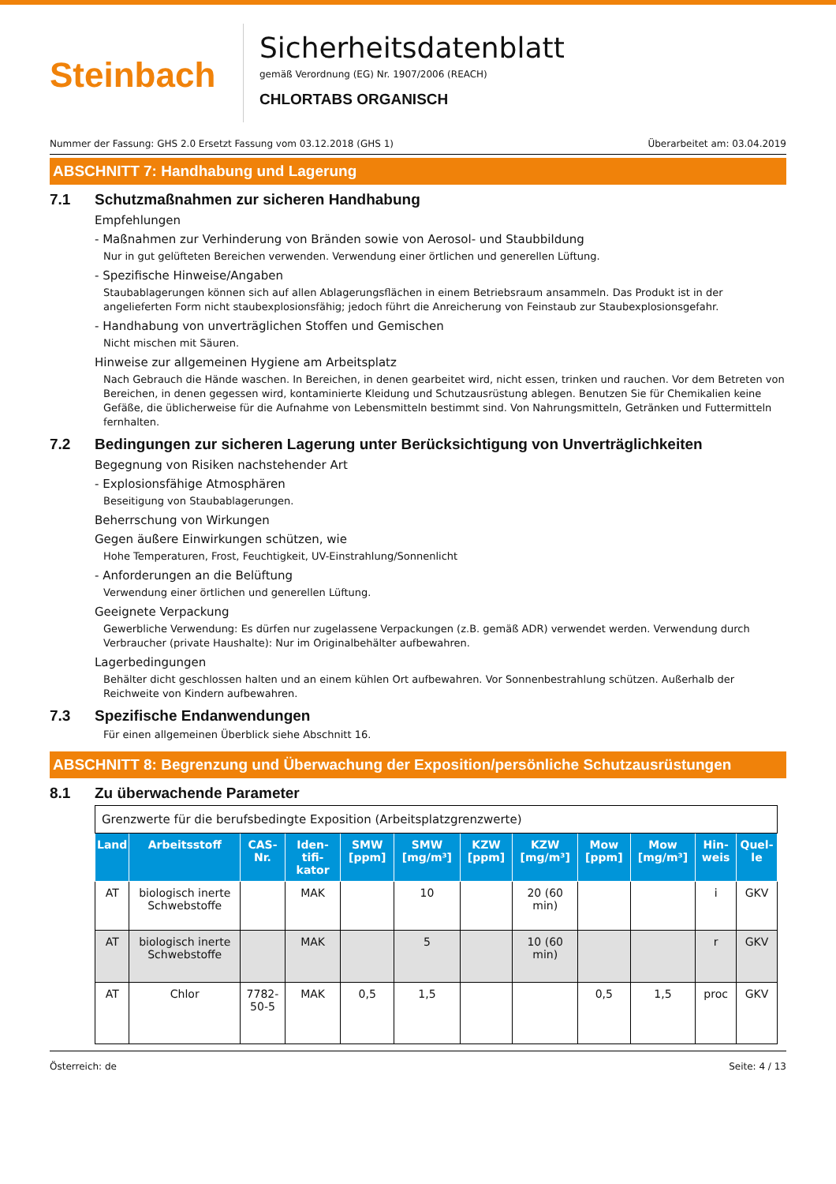Steinbach
Sicherheitsdatenblatt
gemäß Verordnung (EG) Nr. 1907/2006 (REACH)
CHLORTABS ORGANISCH
Nummer der Fassung: GHS 2.0 Ersetzt Fassung vom 03.12.2018 (GHS 1) Überarbeitet am: 03.04.2019
ABSCHNITT 7: Handhabung und Lagerung
7.1 Schutzmaßnahmen zur sicheren Handhabung
Empfehlungen
- Maßnahmen zur Verhinderung von Bränden sowie von Aerosol- und Staubbildung
Nur in gut gelüfteten Bereichen verwenden. Verwendung einer örtlichen und generellen Lüftung.
- Spezifische Hinweise/Angaben
Staubablagerungen können sich auf allen Ablagerungsflächen in einem Betriebsraum ansammeln. Das Produkt ist in der angelieferten Form nicht staubexplosionsfähig; jedoch führt die Anreicherung von Feinstaub zur Staubexplosionsgefahr.
- Handhabung von unverträglichen Stoffen und Gemischen
Nicht mischen mit Säuren.
Hinweise zur allgemeinen Hygiene am Arbeitsplatz
Nach Gebrauch die Hände waschen. In Bereichen, in denen gearbeitet wird, nicht essen, trinken und rauchen. Vor dem Betreten von Bereichen, in denen gegessen wird, kontaminierte Kleidung und Schutzausrüstung ablegen. Benutzen Sie für Chemikalien keine Gefäße, die üblicherweise für die Aufnahme von Lebensmitteln bestimmt sind. Von Nahrungsmitteln, Getränken und Futtermitteln fernhalten.
7.2 Bedingungen zur sicheren Lagerung unter Berücksichtigung von Unverträglichkeiten
Begegnung von Risiken nachstehender Art
- Explosionsfähige Atmosphären
Beseitigung von Staubablagerungen.
Beherrschung von Wirkungen
Gegen äußere Einwirkungen schützen, wie
Hohe Temperaturen, Frost, Feuchtigkeit, UV-Einstrahlung/Sonnenlicht
- Anforderungen an die Belüftung
Verwendung einer örtlichen und generellen Lüftung.
Geeignete Verpackung
Gewerbliche Verwendung: Es dürfen nur zugelassene Verpackungen (z.B. gemäß ADR) verwendet werden. Verwendung durch Verbraucher (private Haushalte): Nur im Originalbehälter aufbewahren.
Lagerbedingungen
Behälter dicht geschlossen halten und an einem kühlen Ort aufbewahren. Vor Sonnenbestrahlung schützen. Außerhalb der Reichweite von Kindern aufbewahren.
7.3 Spezifische Endanwendungen
Für einen allgemeinen Überblick siehe Abschnitt 16.
ABSCHNITT 8: Begrenzung und Überwachung der Exposition/persönliche Schutzausrüstungen
8.1 Zu überwachende Parameter
| Grenzwerte für die berufsbedingte Exposition (Arbeitsplatzgrenzwerte) | | | | | | | | | | | |
| Land | Arbeitsstoff | CAS-Nr. | Iden-tifi-kator | SMW [ppm] | SMW [mg/m³] | KZW [ppm] | KZW [mg/m³] | Mow [ppm] | Mow [mg/m³] | Hin-weis | Quel-le |
| AT | biologisch inerte Schwebstoffe | | MAK | | 10 | | 20 (60 min) | | | i | GKV |
| AT | biologisch inerte Schwebstoffe | | MAK | | 5 | | 10 (60 min) | | | r | GKV |
| AT | Chlor | 7782-50-5 | MAK | 0,5 | 1,5 | | | 0,5 | 1,5 | proc | GKV |
Österreich: de Seite: 4 / 13